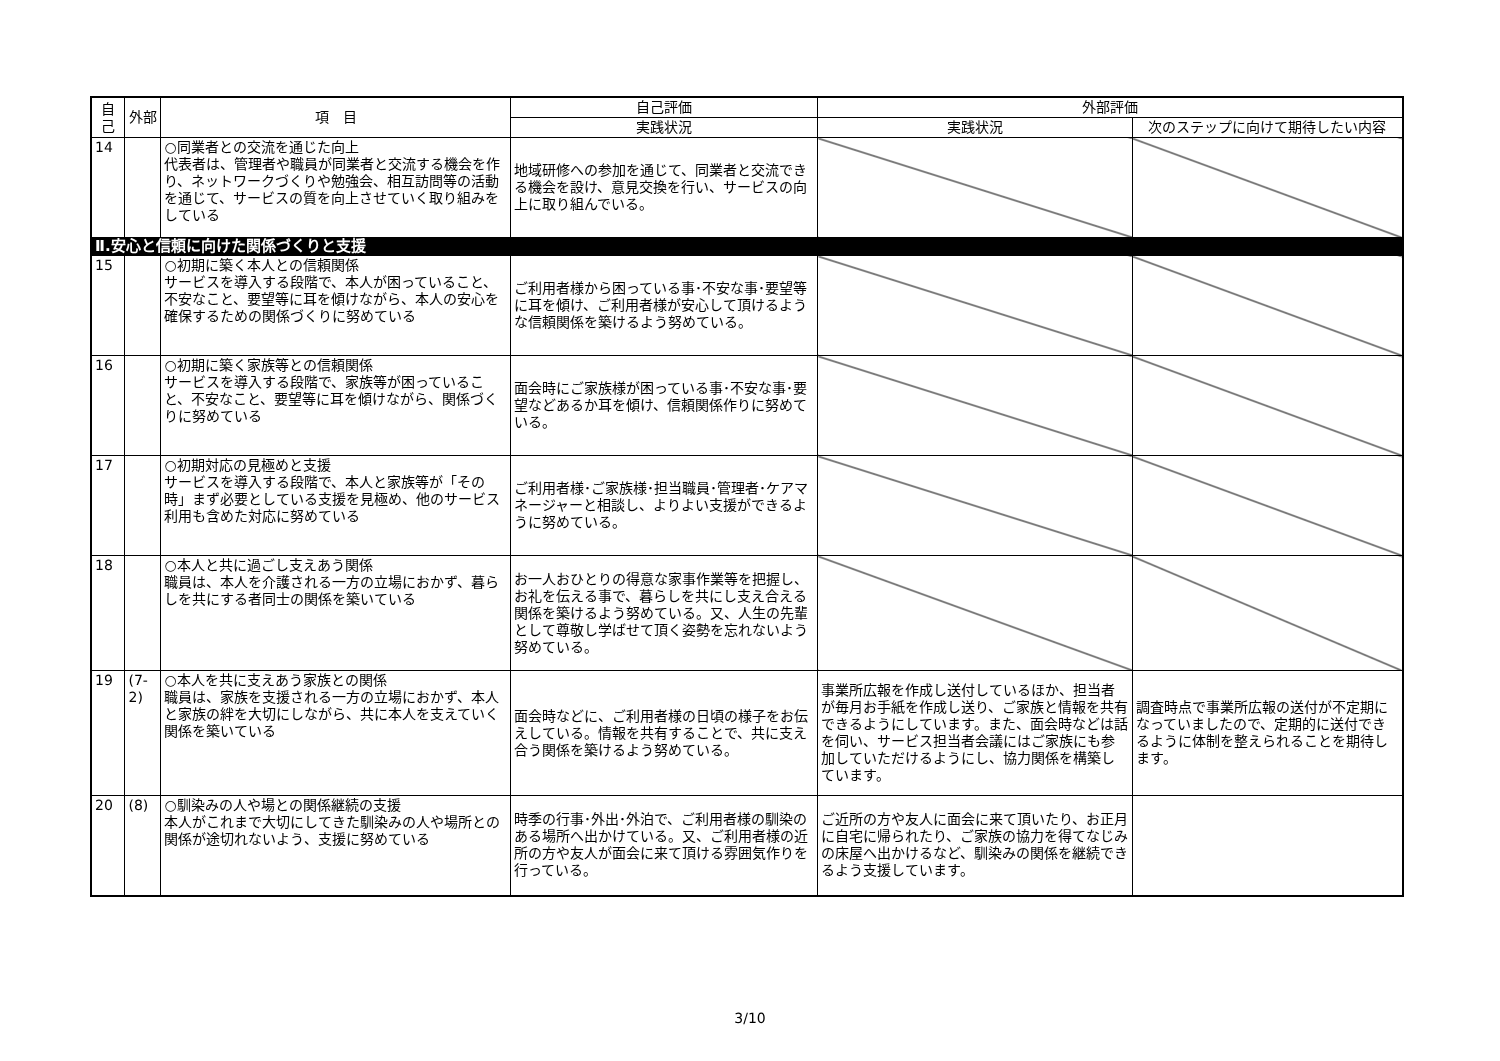| 自己 | 外部 | 項 目 | 自己評価 | 外部評価 | |
| --- | --- | --- | --- | --- | --- |
| | | | 実践状況 | 実践状況 | 次のステップに向けて期待したい内容 |
| 14 | | ○同業者との交流を通じた向上 代表者は、管理者や職員が同業者と交流する機会を作り、ネットワークづくりや勉強会、相互訪問等の活動を通じて、サービスの質を向上させていく取り組みをしている | 地域研修への参加を通じて、同業者と交流できる機会を設け、意見交換を行い、サービスの向上に取り組んでいる。 | | |
| Ⅱ.安心と信頼に向けた関係づくりと支援 | | | | | |
| 15 | | ○初期に築く本人との信頼関係 サービスを導入する段階で、本人が困っていること、不安なこと、要望等に耳を傾けながら、本人の安心を確保するための関係づくりに努めている | ご利用者様から困っている事･不安な事･要望等に耳を傾け、ご利用者様が安心して頂けるような信頼関係を築けるよう努めている。 | | |
| 16 | | ○初期に築く家族等との信頼関係 サービスを導入する段階で、家族等が困っていること、不安なこと、要望等に耳を傾けながら、関係づくりに努めている | 面会時にご家族様が困っている事･不安な事･要望などあるか耳を傾け、信頼関係作りに努めている。 | | |
| 17 | | ○初期対応の見極めと支援 サービスを導入する段階で、本人と家族等が「その時」まず必要としている支援を見極め、他のサービス利用も含めた対応に努めている | ご利用者様･ご家族様･担当職員･管理者･ケアマネージャーと相談し、よりよい支援ができるように努めている。 | | |
| 18 | | ○本人と共に過ごし支えあう関係 職員は、本人を介護される一方の立場におかず、暮らしを共にする者同士の関係を築いている | お一人おひとりの得意な家事作業等を把握し、お礼を伝える事で、暮らしを共にし支え合える関係を築けるよう努めている。又、人生の先輩として尊敬し学ばせて頂く姿勢を忘れないよう努めている。 | | |
| 19 | (7-2) | ○本人を共に支えあう家族との関係 職員は、家族を支援される一方の立場におかず、本人と家族の絆を大切にしながら、共に本人を支えていく関係を築いている | 面会時などに、ご利用者様の日頃の様子をお伝えしている。情報を共有することで、共に支え合う関係を築けるよう努めている。 | 事業所広報を作成し送付しているほか、担当者が毎月お手紙を作成し送り、ご家族と情報を共有できるようにしています。また、面会時などは話を伺い、サービス担当者会議にはご家族にも参加していただけるようにし、協力関係を構築しています。 | 調査時点で事業所広報の送付が不定期になっていましたので、定期的に送付できるように体制を整えられることを期待します。 |
| 20 | (8) | ○馴染みの人や場との関係継続の支援 本人がこれまで大切にしてきた馴染みの人や場所との関係が途切れないよう、支援に努めている | 時季の行事･外出･外泊で、ご利用者様の馴染のある場所へ出かけている。又、ご利用者様の近所の方や友人が面会に来て頂ける雰囲気作りを行っている。 | ご近所の方や友人に面会に来て頂いたり、お正月に自宅に帰られたり、ご家族の協力を得てなじみの床屋へ出かけるなど、馴染みの関係を継続できるよう支援しています。 | |
3/10